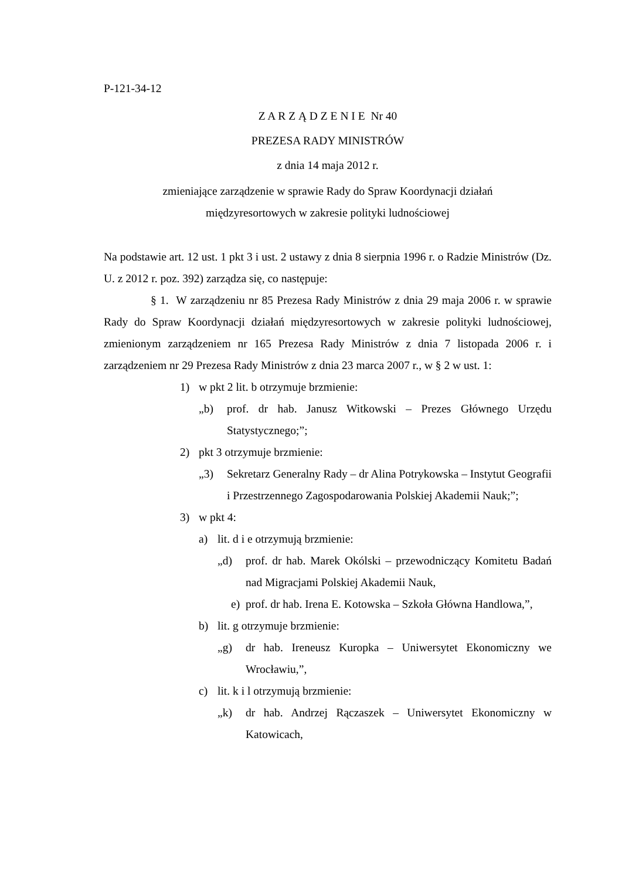P-121-34-12
Z A R Z Ą D Z E N I E Nr 40
PREZESA RADY MINISTRÓW
z dnia 14 maja 2012 r.
zmieniające zarządzenie w sprawie Rady do Spraw Koordynacji działań
międzyresortowych w zakresie polityki ludnościowej
Na podstawie art. 12 ust. 1 pkt 3 i ust. 2 ustawy z dnia 8 sierpnia 1996 r. o Radzie Ministrów (Dz. U. z 2012 r. poz. 392) zarządza się, co następuje:
§ 1. W zarządzeniu nr 85 Prezesa Rady Ministrów z dnia 29 maja 2006 r. w sprawie Rady do Spraw Koordynacji działań międzyresortowych w zakresie polityki ludnościowej, zmienionym zarządzeniem nr 165 Prezesa Rady Ministrów z dnia 7 listopada 2006 r. i zarządzeniem nr 29 Prezesa Rady Ministrów z dnia 23 marca 2007 r., w § 2 w ust. 1:
1) w pkt 2 lit. b otrzymuje brzmienie:
„b) prof. dr hab. Janusz Witkowski – Prezes Głównego Urzędu Statystycznego;”;
2) pkt 3 otrzymuje brzmienie:
„3) Sekretarz Generalny Rady – dr Alina Potrykowska – Instytut Geografii i Przestrzennego Zagospodarowania Polskiej Akademii Nauk;”;
3) w pkt 4:
a) lit. d i e otrzymują brzmienie:
„d) prof. dr hab. Marek Okólski – przewodniczący Komitetu Badań nad Migracjami Polskiej Akademii Nauk,
e) prof. dr hab. Irena E. Kotowska – Szkoła Główna Handlowa,”,
b) lit. g otrzymuje brzmienie:
„g) dr hab. Ireneusz Kuropka – Uniwersytet Ekonomiczny we Wrocławiu,”,
c) lit. k i l otrzymują brzmienie:
„k) dr hab. Andrzej Rączaszek – Uniwersytet Ekonomiczny w Katowicach,